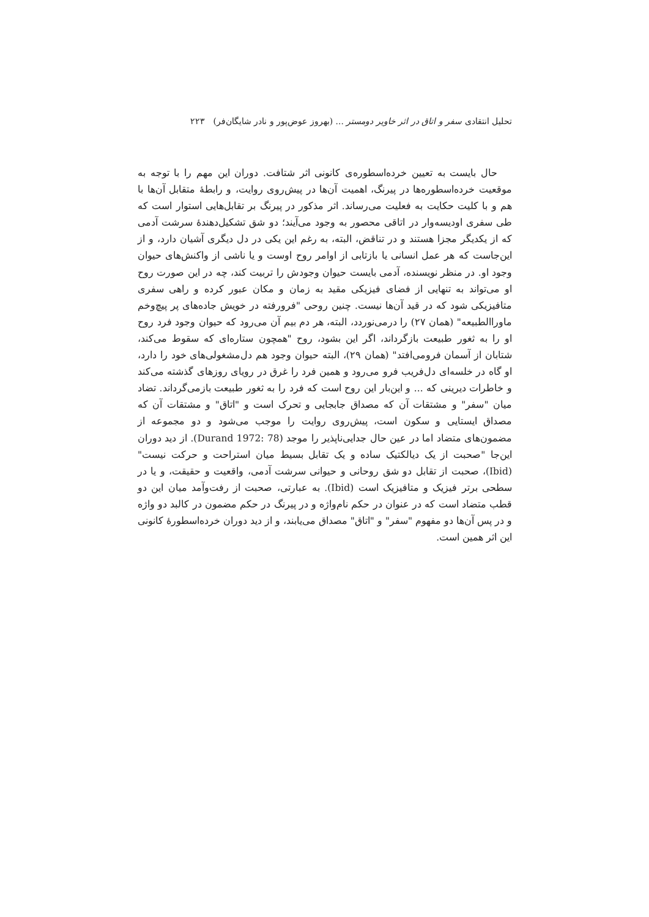تحلیل انتقادی سفر و اتاق در اثر خاویر دومستر ... (بهروز عوض‌پور و نادر شایگان‌فر) ۲۲۳
حال بایست به تعیین خرده‌اسطوره‌ی کانونی اثر شتافت. دوران این مهم را با توجه به موقعیت خرده‌اسطوره‌ها در پیرنگ، اهمیت آن‌ها در پیش‌روی روایت، و رابطهٔ متقابل آن‌ها با هم و با کلیت حکایت به فعلیت می‌رساند. اثر مذکور در پیرنگ بر تقابل‌هایی استوار است که طی سفری اودیسه‌وار در اتاقی محصور به وجود می‌آیند؛ دو شق تشکیل‌دهندهٔ سرشت آدمی که از یکدیگر مجزا هستند و در تناقض، البته، به رغم این یکی در دل دیگری آشیان دارد، و از این‌جاست که هر عمل انسانی یا بازتابی از اوامر روح اوست و یا ناشی از واکنش‌های حیوان وجود او. در منظر نویسنده، آدمی بایست حیوان وجودش را تربیت کند، چه در این صورت روح او می‌تواند به تنهایی از فضای فیزیکی مقید به زمان و مکان عبور کرده و راهی سفری متافیزیکی شود که در قید آن‌ها نیست. چنین روحی "فرورفته در خویش جاده‌های پر پیچ‌وخم ماوراالطبیعه" (همان ۲۷) را درمی‌نوردد، البته، هر دم بیم آن می‌رود که حیوان وجود فرد روح او را به ثغور طبیعت بازگرداند، اگر این بشود، روح "همچون ستاره‌ای که سقوط می‌کند، شتابان از آسمان فرومی‌افتد" (همان ۲۹)، البته حیوان وجود هم دل‌مشغولی‌های خود را دارد، او گاه در خلسه‌ای دل‌فریب فرو می‌رود و همین فرد را غرق در رویای روزهای گذشته می‌کند و خاطرات دیرینی که ... و این‌بار این روح است که فرد را به ثغور طبیعت بازمی‌گرداند. تضاد میان "سفر" و مشتقات آن که مصداق جابجایی و تحرک است و "اتاق" و مشتقات آن که مصداق ایستایی و سکون است، پیش‌روی روایت را موجب می‌شود و دو مجموعه از مضمون‌های متضاد اما در عین حال جدایی‌ناپذیر را موجد (Durand 1972: 78). از دید دوران این‌جا "صحبت از یک دیالکتیک ساده و یک تقابل بسیط میان استراحت و حرکت نیست" (Ibid)، صحبت از تقابل دو شق روحانی و حیوانی سرشت آدمی، واقعیت و حقیقت، و یا در سطحی برتر فیزیک و متافیزیک است (Ibid). به عبارتی، صحبت از رفت‌وآمد میان این دو قطب متضاد است که در عنوان در حکم نام‌واژه و در پیرنگ در حکم مضمون در کالبد دو واژه و در پس آن‌ها دو مفهوم "سفر" و "اتاق" مصداق می‌یابند، و از دید دوران خرده‌اسطورهٔ کانونی این اثر همین است.